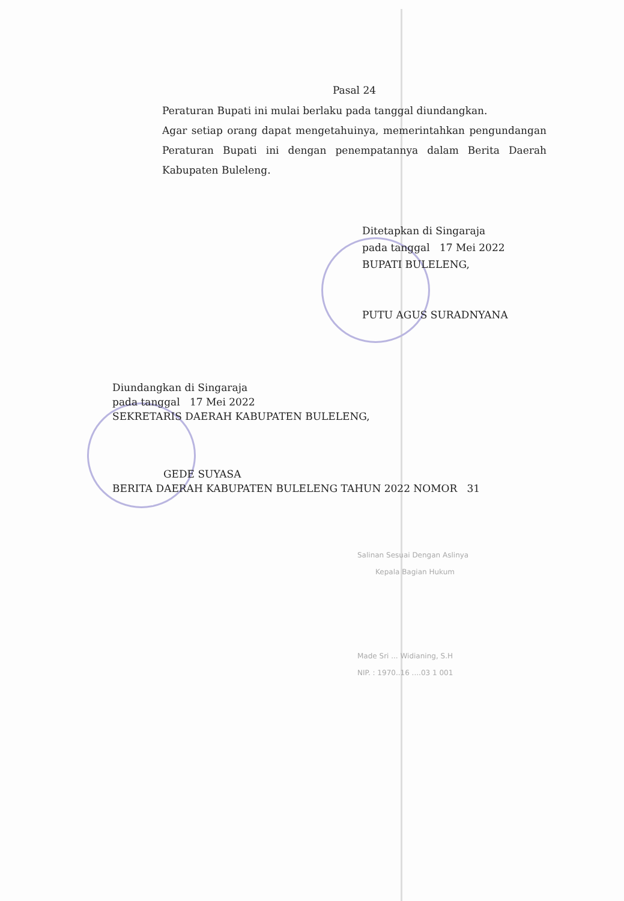Pasal 24
Peraturan Bupati ini mulai berlaku pada tanggal diundangkan.
Agar setiap orang dapat mengetahuinya, memerintahkan pengundangan Peraturan Bupati ini dengan penempatannya dalam Berita Daerah Kabupaten Buleleng.
Ditetapkan di Singaraja
pada tanggal 17 Mei 2022
BUPATI BULELENG,
PUTU AGUS SURADNYANA
Diundangkan di Singaraja
pada tanggal 17 Mei 2022
SEKRETARIS DAERAH KABUPATEN BULELENG,
GEDE SUYASA
BERITA DAERAH KABUPATEN BULELENG TAHUN 2022 NOMOR 31
Salinan Sesuai Dengan Aslinya
Kepala Bagian Hukum
Made Sri ... Widianing, S.H
NIP. : 1970..16 ....03 1 001